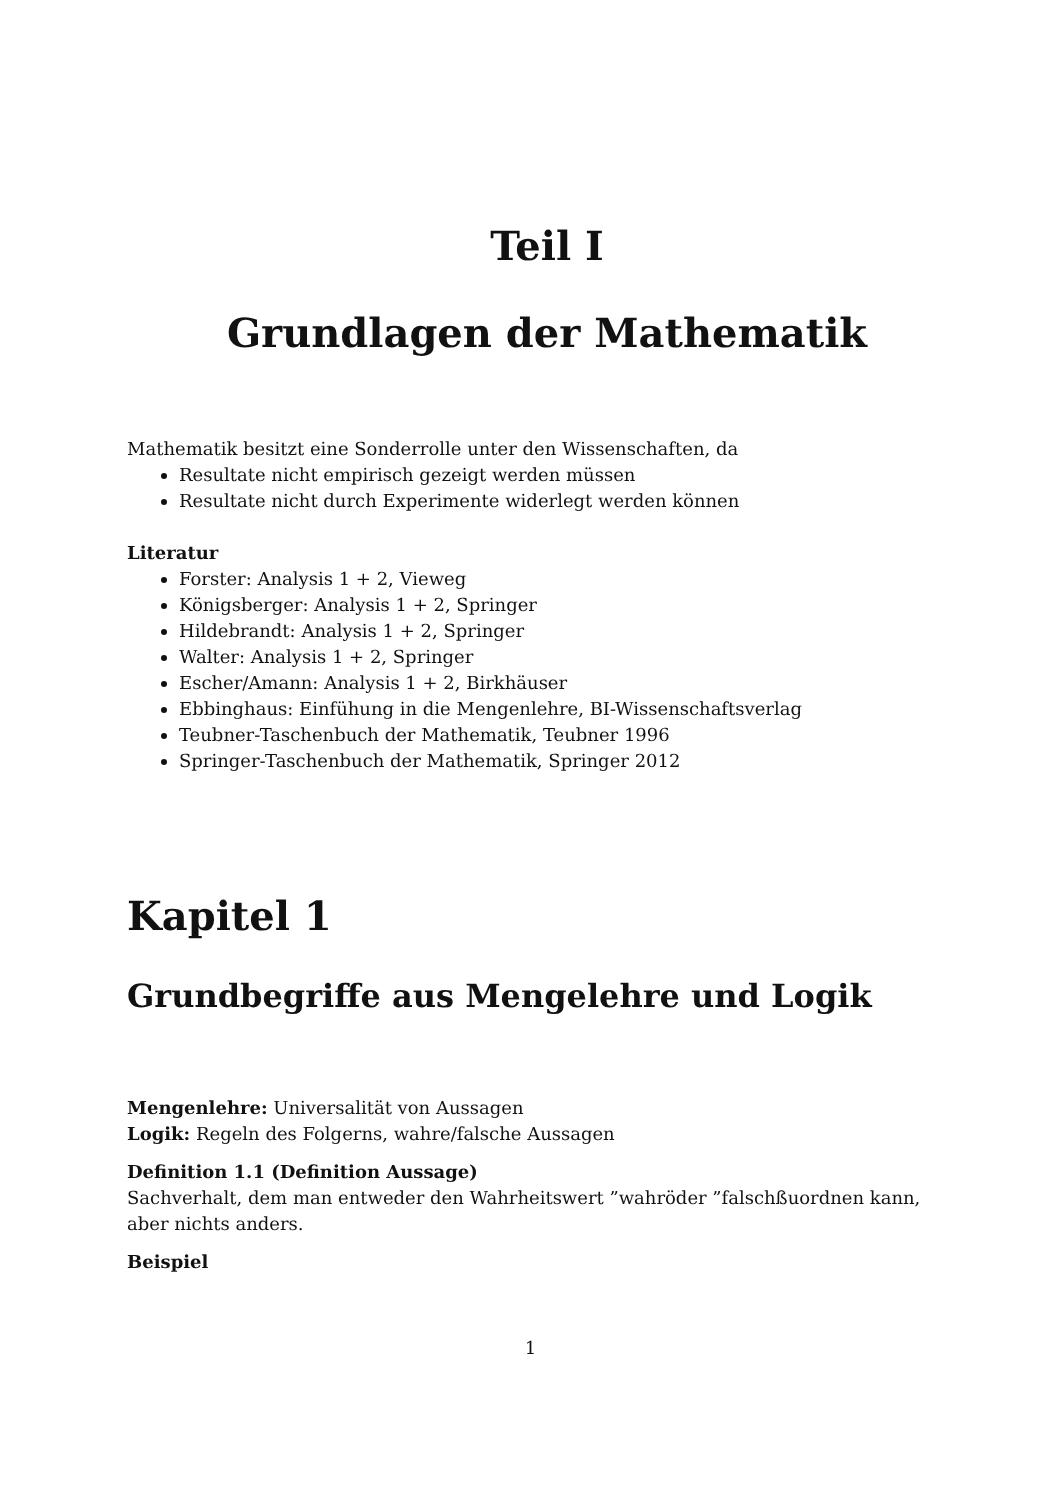Teil I
Grundlagen der Mathematik
Mathematik besitzt eine Sonderrolle unter den Wissenschaften, da
Resultate nicht empirisch gezeigt werden müssen
Resultate nicht durch Experimente widerlegt werden können
Literatur
Forster: Analysis 1 + 2, Vieweg
Königsberger: Analysis 1 + 2, Springer
Hildebrandt: Analysis 1 + 2, Springer
Walter: Analysis 1 + 2, Springer
Escher/Amann: Analysis 1 + 2, Birkhäuser
Ebbinghaus: Einfühung in die Mengenlehre, BI-Wissenschaftsverlag
Teubner-Taschenbuch der Mathematik, Teubner 1996
Springer-Taschenbuch der Mathematik, Springer 2012
Kapitel 1
Grundbegriffe aus Mengelehre und Logik
Mengenlehre: Universalität von Aussagen
Logik: Regeln des Folgerns, wahre/falsche Aussagen
Definition 1.1 (Definition Aussage)
Sachverhalt, dem man entweder den Wahrheitswert ”wahröder ”falschßuordnen kann, aber nichts anders.
Beispiel
1